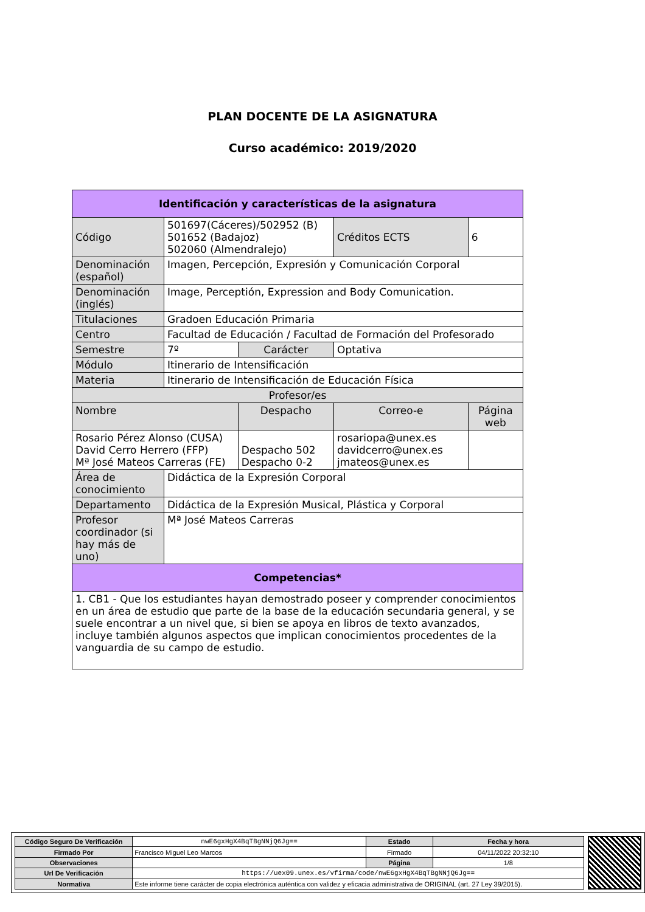PLAN DOCENTE DE LA ASIGNATURA
Curso académico: 2019/2020
| Identificación y características de la asignatura | | | | |
| --- | --- | --- | --- | --- |
| Código | 501697(Cáceres)/502952 (B) 501652 (Badajoz) 502060 (Almendralejo) | | Créditos ECTS | 6 |
| Denominación (español) | Imagen, Percepción, Expresión y Comunicación Corporal | | | |
| Denominación (inglés) | Image, Perceptión, Expression and Body Comunication. | | | |
| Titulaciones | Gradoen Educación Primaria | | | |
| Centro | Facultad de Educación / Facultad de Formación del Profesorado | | | |
| Semestre | 7º | Carácter | Optativa | |
| Módulo | Itinerario de Intensificación | | | |
| Materia | Itinerario de Intensificación de Educación Física | | | |
| Profesor/es | | | | |
| Nombre | | Despacho | Correo-e | Página web |
| Rosario Pérez Alonso (CUSA) David Cerro Herrero (FFP) Mª José Mateos Carreras (FE) | | Despacho 502 Despacho 0-2 | rosariopa@unex.es davidcerro@unex.es jmateos@unex.es | |
| Área de conocimiento | Didáctica de la Expresión Corporal | | | |
| Departamento | Didáctica de la Expresión Musical, Plástica y Corporal | | | |
| Profesor coordinador (si hay más de uno) | Mª José Mateos Carreras | | | |
| Competencias* | | | | |
| 1. CB1 - Que los estudiantes hayan demostrado poseer y comprender conocimientos en un área de estudio que parte de la base de la educación secundaria general, y se suele encontrar a un nivel que, si bien se apoya en libros de texto avanzados, incluye también algunos aspectos que implican conocimientos procedentes de la vanguardia de su campo de estudio. | | | | |
| Código Seguro De Verificación | nwE6gxHgX4BqTBgNNjQ6Jg== | Estado | Fecha y hora |
| Firmado Por | Francisco Miguel Leo Marcos | Firmado | 04/11/2022 20:32:10 |
| Observaciones | | Página | 1/8 |
| Url De Verificación | https://uex09.unex.es/vfirma/code/nwE6gxHgX4BqTBgNNjQ6Jg== | | |
| Normativa | Este informe tiene carácter de copia electrónica auténtica con validez y eficacia administrativa de ORIGINAL (art. 27 Ley 39/2015). | | |